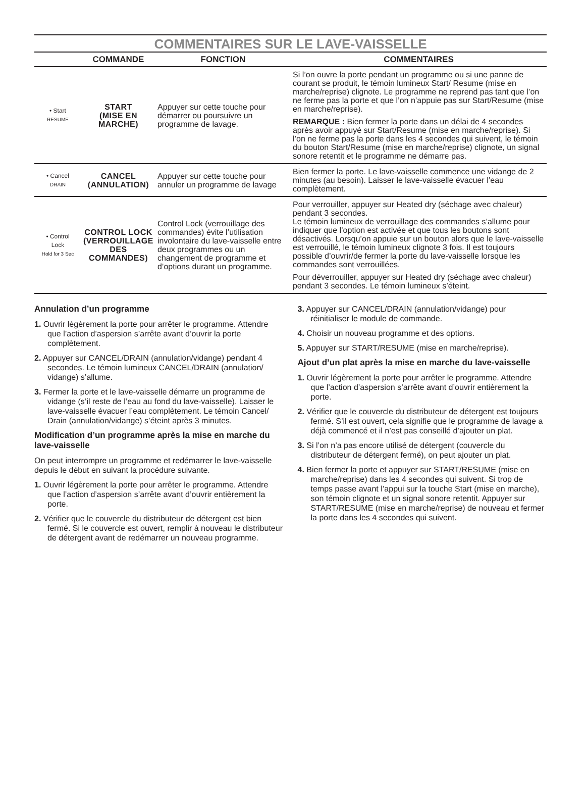COMMENTAIRES SUR LE LAVE-VAISSELLE
| | COMMANDE | FONCTION | COMMENTAIRES |
| --- | --- | --- | --- |
| • Start RESUME | START (MISE EN MARCHE) | Appuyer sur cette touche pour démarrer ou poursuivre un programme de lavage. | Si l’on ouvre la porte pendant un programme ou si une panne de courant se produit, le témoin lumineux Start/ Resume (mise en marche/reprise) clignote. Le programme ne reprend pas tant que l’on ne ferme pas la porte et que l’on n’appuie pas sur Start/Resume (mise en marche/reprise). REMARQUE : Bien fermer la porte dans un délai de 4 secondes après avoir appuyé sur Start/Resume (mise en marche/reprise). Si l’on ne ferme pas la porte dans les 4 secondes qui suivent, le témoin du bouton Start/Resume (mise en marche/reprise) clignote, un signal sonore retentit et le programme ne démarre pas. |
| • Cancel DRAIN | CANCEL (ANNULATION) | Appuyer sur cette touche pour annuler un programme de lavage | Bien fermer la porte. Le lave-vaisselle commence une vidange de 2 minutes (au besoin). Laisser le lave-vaisselle évacuer l’eau complètement. |
| • Control Lock Hold for 3 Sec | CONTROL LOCK (VERROUILLAGE DES COMMANDES) | Control Lock (verrouillage des commandes) évite l’utilisation involontaire du lave-vaisselle entre deux programmes ou un changement de programme et d’options durant un programme. | Pour verrouiller, appuyer sur Heated dry (séchage avec chaleur) pendant 3 secondes. Le témoin lumineux de verrouillage des commandes s’allume pour indiquer que l’option est activée et que tous les boutons sont désactivés. Lorsqu’on appuie sur un bouton alors que le lave-vaisselle est verrouillé, le témoin lumineux clignote 3 fois. Il est toujours possible d’ouvrir/de fermer la porte du lave-vaisselle lorsque les commandes sont verrouillées. Pour déverrouiller, appuyer sur Heated dry (séchage avec chaleur) pendant 3 secondes. Le témoin lumineux s’éteint. |
Annulation d’un programme
1. Ouvrir légèrement la porte pour arrêter le programme. Attendre que l’action d’aspersion s’arrête avant d’ouvrir la porte complètement.
2. Appuyer sur CANCEL/DRAIN (annulation/vidange) pendant 4 secondes. Le témoin lumineux CANCEL/DRAIN (annulation/ vidange) s’allume.
3. Fermer la porte et le lave-vaisselle démarre un programme de vidange (s’il reste de l’eau au fond du lave-vaisselle). Laisser le lave-vaisselle évacuer l’eau complètement. Le témoin Cancel/ Drain (annulation/vidange) s’éteint après 3 minutes.
Modification d’un programme après la mise en marche du lave-vaisselle
On peut interrompre un programme et redémarrer le lave-vaisselle depuis le début en suivant la procédure suivante.
1. Ouvrir légèrement la porte pour arrêter le programme. Attendre que l’action d’aspersion s’arrête avant d’ouvrir entièrement la porte.
2. Vérifier que le couvercle du distributeur de détergent est bien fermé. Si le couvercle est ouvert, remplir à nouveau le distributeur de détergent avant de redémarrer un nouveau programme.
3. Appuyer sur CANCEL/DRAIN (annulation/vidange) pour réinitialiser le module de commande.
4. Choisir un nouveau programme et des options.
5. Appuyer sur START/RESUME (mise en marche/reprise).
Ajout d’un plat après la mise en marche du lave-vaisselle
1. Ouvrir légèrement la porte pour arrêter le programme. Attendre que l’action d’aspersion s’arrête avant d’ouvrir entièrement la porte.
2. Vérifier que le couvercle du distributeur de détergent est toujours fermé. S’il est ouvert, cela signifie que le programme de lavage a déjà commencé et il n’est pas conseillé d’ajouter un plat.
3. Si l’on n’a pas encore utilisé de détergent (couvercle du distributeur de détergent fermé), on peut ajouter un plat.
4. Bien fermer la porte et appuyer sur START/RESUME (mise en marche/reprise) dans les 4 secondes qui suivent. Si trop de temps passe avant l’appui sur la touche Start (mise en marche), son témoin clignote et un signal sonore retentit. Appuyer sur START/RESUME (mise en marche/reprise) de nouveau et fermer la porte dans les 4 secondes qui suivent.